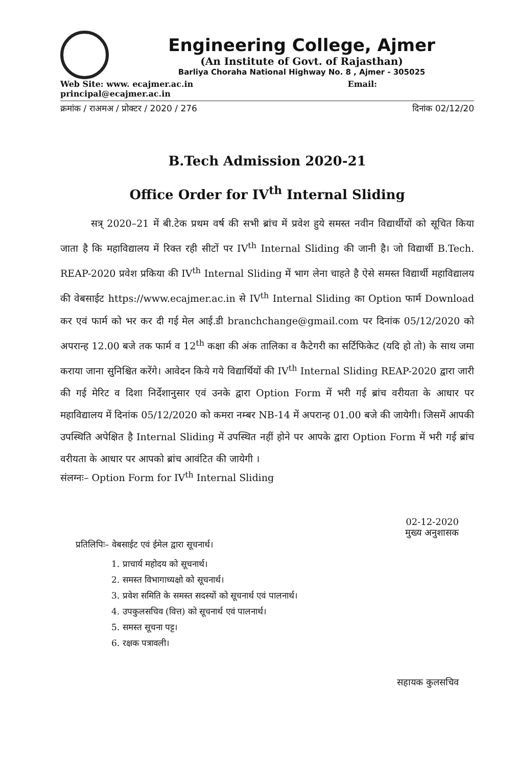Engineering College, Ajmer
(An Institute of Govt. of Rajasthan)
Barliya Choraha National Highway No. 8 , Ajmer - 305025
Web Site: www. ecajmer.ac.in Email:
principal@ecajmer.ac.in
क्रमांक / राअमअ / प्रोक्टर / 2020 / 276 दिनांक 02/12/20
B.Tech Admission 2020-21
Office Order for IV<sup>th</sup> Internal Sliding
सत्र् 2020–21 में बी.टेक प्रथम वर्ष की सभी ब्रांच में प्रवेश हुये समस्त नवीन विद्यार्थीयों को सूचित किया जाता है कि महाविद्यालय में रिक्त रही सीटों पर IV<sup>th</sup> Internal Sliding की जानी है। जो विद्यार्थी B.Tech. REAP-2020 प्रवेश प्रकिया की IV<sup>th</sup> Internal Sliding में भाग लेना चाहते है ऐसे समस्त विद्यार्थी महाविद्यालय की वेबसाईट https://www.ecajmer.ac.in से IV<sup>th</sup> Internal Sliding का Option फार्म Download कर एवं फार्म को भर कर दी गई मेल आई.डी branchchange@gmail.com पर दिनांक 05/12/2020 को अपरान्ह 12.00 बजे तक फार्म व 12<sup>th</sup> कक्षा की अंक तालिका व कैटेगरी का सर्टिफिकेट (यदि हो तो) के साथ जमा कराया जाना सुनिश्चित करेंगे। आवेदन किये गये विद्यार्थियों की IV<sup>th</sup> Internal Sliding REAP-2020 द्वारा जारी की गई मेरिट व दिशा निर्देशानुसार एवं उनके द्वारा Option Form में भरी गई ब्रांच वरीयता के आधार पर महाविद्यालय में दिनांक 05/12/2020 को कमरा नम्बर NB-14 में अपरान्ह 01.00 बजे की जायेगी। जिसमें आपकी उपस्थिति अपेक्षित है Internal Sliding में उपस्थित नहीं होने पर आपके द्वारा Option Form में भरी गई ब्रांच वरीयता के आधार पर आपको ब्रांच आवंटित की जायेगी ।
संलग्नः– Option Form for IV<sup>th</sup> Internal Sliding
02-12-2020
मुख्य अनुशासक
प्रतिलिपिः– वेबसाईट एवं ईमेल द्वारा सूचनार्थ।
1. प्राचार्य महोदय को सूचनार्थ।
2. समस्त विभागाध्यक्षो को सूचनार्थ।
3. प्रवेश समिति के समस्त सदस्यों को सूचनार्थ एवं पालनार्थ।
4. उपकुलसचिव (वित्त) को सूचनार्थ एवं पालनार्थ।
5. समस्त सूचना पट्ट।
6. रक्षक पत्रावली।
सहायक कुलसचिव